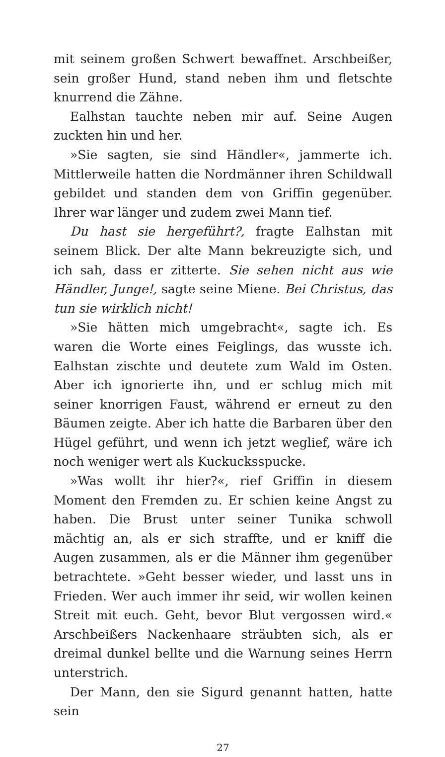mit seinem großen Schwert bewaffnet. Arschbeißer, sein großer Hund, stand neben ihm und fletschte knurrend die Zähne.
Ealhstan tauchte neben mir auf. Seine Augen zuckten hin und her.
»Sie sagten, sie sind Händler«, jammerte ich. Mittlerweile hatten die Nordmänner ihren Schildwall gebildet und standen dem von Griffin gegenüber. Ihrer war länger und zudem zwei Mann tief.
Du hast sie hergeführt?, fragte Ealhstan mit seinem Blick. Der alte Mann bekreuzigte sich, und ich sah, dass er zitterte. Sie sehen nicht aus wie Händler, Junge!, sagte seine Miene. Bei Christus, das tun sie wirklich nicht!
»Sie hätten mich umgebracht«, sagte ich. Es waren die Worte eines Feiglings, das wusste ich. Ealhstan zischte und deutete zum Wald im Osten. Aber ich ignorierte ihn, und er schlug mich mit seiner knorrigen Faust, während er erneut zu den Bäumen zeigte. Aber ich hatte die Barbaren über den Hügel geführt, und wenn ich jetzt weglief, wäre ich noch weniger wert als Kuckucksspucke.
»Was wollt ihr hier?«, rief Griffin in diesem Moment den Fremden zu. Er schien keine Angst zu haben. Die Brust unter seiner Tunika schwoll mächtig an, als er sich straffte, und er kniff die Augen zusammen, als er die Männer ihm gegenüber betrachtete. »Geht besser wieder, und lasst uns in Frieden. Wer auch immer ihr seid, wir wollen keinen Streit mit euch. Geht, bevor Blut vergossen wird.« Arschbeißers Nackenhaare sträubten sich, als er dreimal dunkel bellte und die Warnung seines Herrn unterstrich.
Der Mann, den sie Sigurd genannt hatten, hatte sein
27